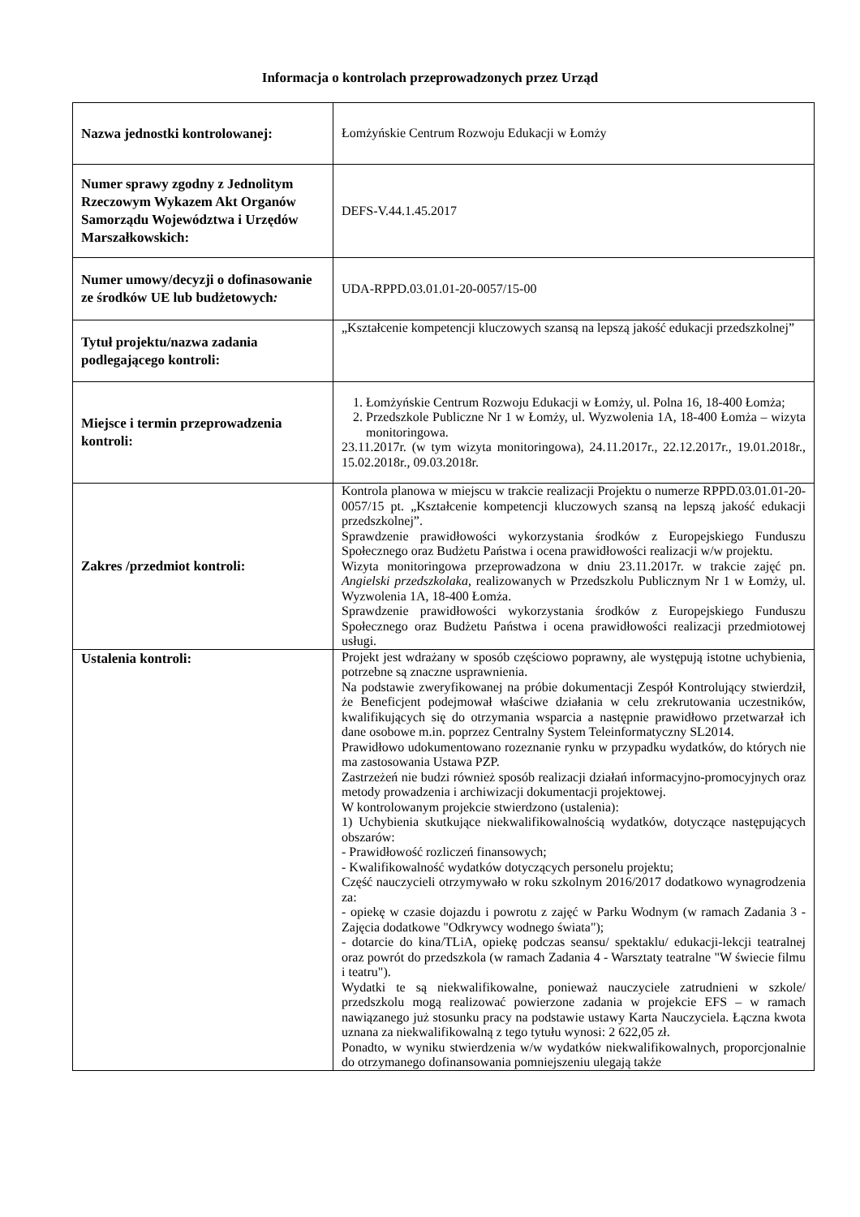Informacja o kontrolach przeprowadzonych przez Urząd
| Nazwa jednostki kontrolowanej: | Łomżyńskie Centrum Rozwoju Edukacji w Łomży |
| Numer sprawy zgodny z Jednolitym Rzeczowym Wykazem Akt Organów Samorządu Województwa i Urzędów Marszałkowskich: | DEFS-V.44.1.45.2017 |
| Numer umowy/decyzji o dofinasowanie ze środków UE lub budżetowych : | UDA-RPPD.03.01.01-20-0057/15-00 |
| Tytuł projektu/nazwa zadania podlegającego kontroli: | „Kształcenie kompetencji kluczowych szansą na lepszą jakość edukacji przedszkolnej” |
| Miejsce i termin przeprowadzenia kontroli: | 1. Łomżyńskie Centrum Rozwoju Edukacji w Łomży, ul. Polna 16, 18-400 Łomża; 2. Przedszkole Publiczne Nr 1 w Łomży, ul. Wyzwolenia 1A, 18-400 Łomża – wizyta monitoringowa. 23.11.2017r. (w tym wizyta monitoringowa), 24.11.2017r., 22.12.2017r., 19.01.2018r., 15.02.2018r., 09.03.2018r. |
| Zakres /przedmiot kontroli: | Kontrola planowa w miejscu w trakcie realizacji Projektu o numerze RPPD.03.01.01-20-0057/15 pt. „Kształcenie kompetencji kluczowych szansą na lepszą jakość edukacji przedszkolnej”. Sprawdzenie prawidłowości wykorzystania środków z Europejskiego Funduszu Społecznego oraz Budżetu Państwa i ocena prawidłowości realizacji w/w projektu. Wizyta monitoringowa przeprowadzona w dniu 23.11.2017r. w trakcie zajęć pn. Angielski przedszkolaka , realizowanych w Przedszkolu Publicznym Nr 1 w Łomży, ul. Wyzwolenia 1A, 18-400 Łomża. Sprawdzenie prawidłowości wykorzystania środków z Europejskiego Funduszu Społecznego oraz Budżetu Państwa i ocena prawidłowości realizacji przedmiotowej usługi. |
| Ustalenia kontroli: | Projekt jest wdrażany w sposób częściowo poprawny, ale występują istotne uchybienia, potrzebne są znaczne usprawnienia. Na podstawie zweryfikowanej na próbie dokumentacji Zespół Kontrolujący stwierdził, że Beneficjent podejmował właściwe działania w celu zrekrutowania uczestników, kwalifikujących się do otrzymania wsparcia a następnie prawidłowo przetwarzał ich dane osobowe m.in. poprzez Centralny System Teleinformatyczny SL2014. Prawidłowo udokumentowano rozeznanie rynku w przypadku wydatków, do których nie ma zastosowania Ustawa PZP. Zastrzeżeń nie budzi również sposób realizacji działań informacyjno-promocyjnych oraz metody prowadzenia i archiwizacji dokumentacji projektowej. W kontrolowanym projekcie stwierdzono (ustalenia): 1) Uchybienia skutkujące niekwalifikowalnością wydatków, dotyczące następujących obszarów: - Prawidłowość rozliczeń finansowych; - Kwalifikowalność wydatków dotyczących personelu projektu; Część nauczycieli otrzymywało w roku szkolnym 2016/2017 dodatkowo wynagrodzenia za: - opiekę w czasie dojazdu i powrotu z zajęć w Parku Wodnym (w ramach Zadania 3 - Zajęcia dodatkowe "Odkrywcy wodnego świata"); - dotarcie do kina/TLiA, opiekę podczas seansu/ spektaklu/ edukacji-lekcji teatralnej oraz powrót do przedszkola (w ramach Zadania 4 - Warsztaty teatralne "W świecie filmu i teatru"). Wydatki te są niekwalifikowalne, ponieważ nauczyciele zatrudnieni w szkole/ przedszkolu mogą realizować powierzone zadania w projekcie EFS – w ramach nawiązanego już stosunku pracy na podstawie ustawy Karta Nauczyciela. Łączna kwota uznana za niekwalifikowalną z tego tytułu wynosi: 2 622,05 zł. Ponadto, w wyniku stwierdzenia w/w wydatków niekwalifikowalnych, proporcjonalnie do otrzymanego dofinansowania pomniejszeniu ulegają także |